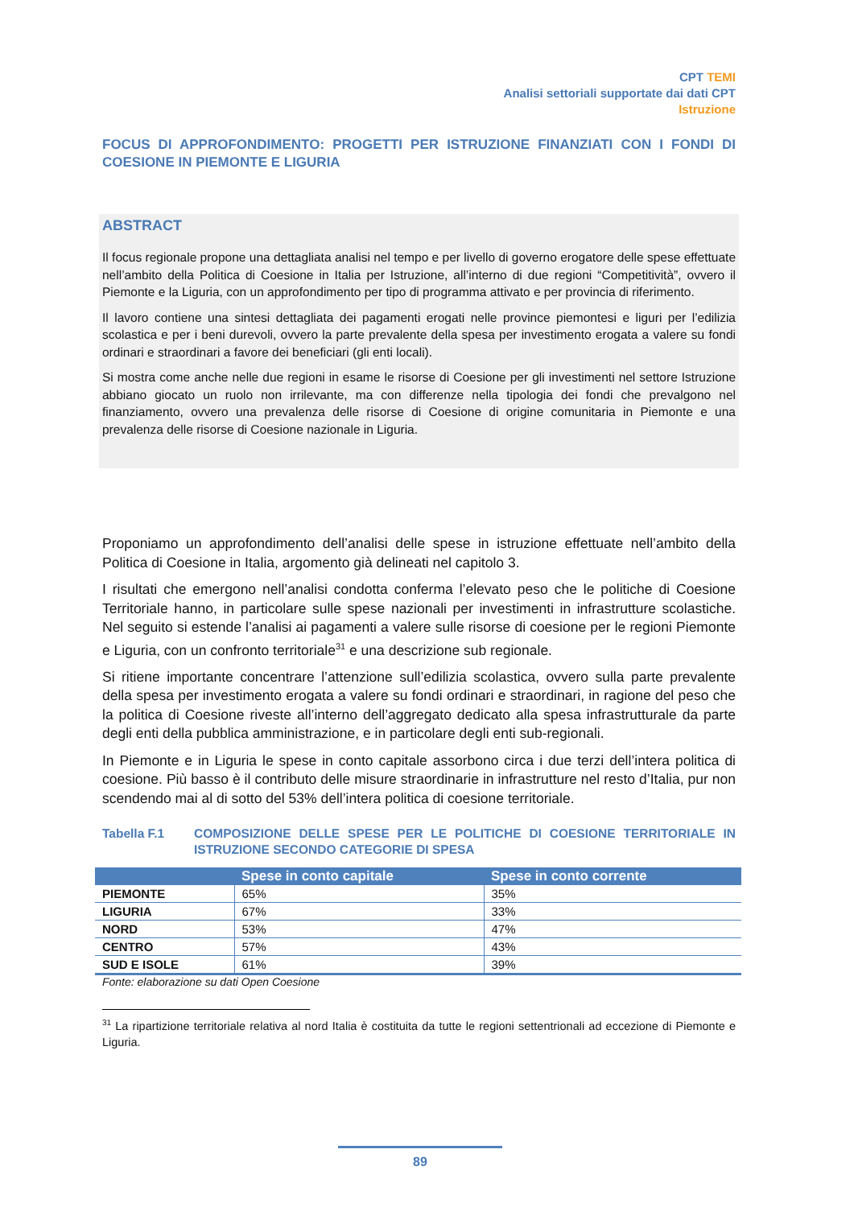CPT TEMI
Analisi settoriali supportate dai dati CPT
Istruzione
FOCUS DI APPROFONDIMENTO: PROGETTI PER ISTRUZIONE FINANZIATI CON I FONDI DI COESIONE IN PIEMONTE E LIGURIA
ABSTRACT
Il focus regionale propone una dettagliata analisi nel tempo e per livello di governo erogatore delle spese effettuate nell’ambito della Politica di Coesione in Italia per Istruzione, all’interno di due regioni “Competitività”, ovvero il Piemonte e la Liguria, con un approfondimento per tipo di programma attivato e per provincia di riferimento.
Il lavoro contiene una sintesi dettagliata dei pagamenti erogati nelle province piemontesi e liguri per l’edilizia scolastica e per i beni durevoli, ovvero la parte prevalente della spesa per investimento erogata a valere su fondi ordinari e straordinari a favore dei beneficiari (gli enti locali).
Si mostra come anche nelle due regioni in esame le risorse di Coesione per gli investimenti nel settore Istruzione abbiano giocato un ruolo non irrilevante, ma con differenze nella tipologia dei fondi che prevalgono nel finanziamento, ovvero una prevalenza delle risorse di Coesione di origine comunitaria in Piemonte e una prevalenza delle risorse di Coesione nazionale in Liguria.
Proponiamo un approfondimento dell’analisi delle spese in istruzione effettuate nell’ambito della Politica di Coesione in Italia, argomento già delineati nel capitolo 3.
I risultati che emergono nell’analisi condotta conferma l’elevato peso che le politiche di Coesione Territoriale hanno, in particolare sulle spese nazionali per investimenti in infrastrutture scolastiche. Nel seguito si estende l’analisi ai pagamenti a valere sulle risorse di coesione per le regioni Piemonte e Liguria, con un confronto territoriale<sup>31</sup> e una descrizione sub regionale.
Si ritiene importante concentrare l’attenzione sull’edilizia scolastica, ovvero sulla parte prevalente della spesa per investimento erogata a valere su fondi ordinari e straordinari, in ragione del peso che la politica di Coesione riveste all’interno dell’aggregato dedicato alla spesa infrastrutturale da parte degli enti della pubblica amministrazione, e in particolare degli enti sub-regionali.
In Piemonte e in Liguria le spese in conto capitale assorbono circa i due terzi dell’intera politica di coesione. Più basso è il contributo delle misure straordinarie in infrastrutture nel resto d’Italia, pur non scendendo mai al di sotto del 53% dell’intera politica di coesione territoriale.
Tabella F.1 COMPOSIZIONE DELLE SPESE PER LE POLITICHE DI COESIONE TERRITORIALE IN ISTRUZIONE SECONDO CATEGORIE DI SPESA
| | Spese in conto capitale | Spese in conto corrente |
| --- | --- | --- |
| PIEMONTE | 65% | 35% |
| LIGURIA | 67% | 33% |
| NORD | 53% | 47% |
| CENTRO | 57% | 43% |
| SUD E ISOLE | 61% | 39% |
Fonte: elaborazione su dati Open Coesione
<sup>31</sup> La ripartizione territoriale relativa al nord Italia è costituita da tutte le regioni settentrionali ad eccezione di Piemonte e Liguria.
89